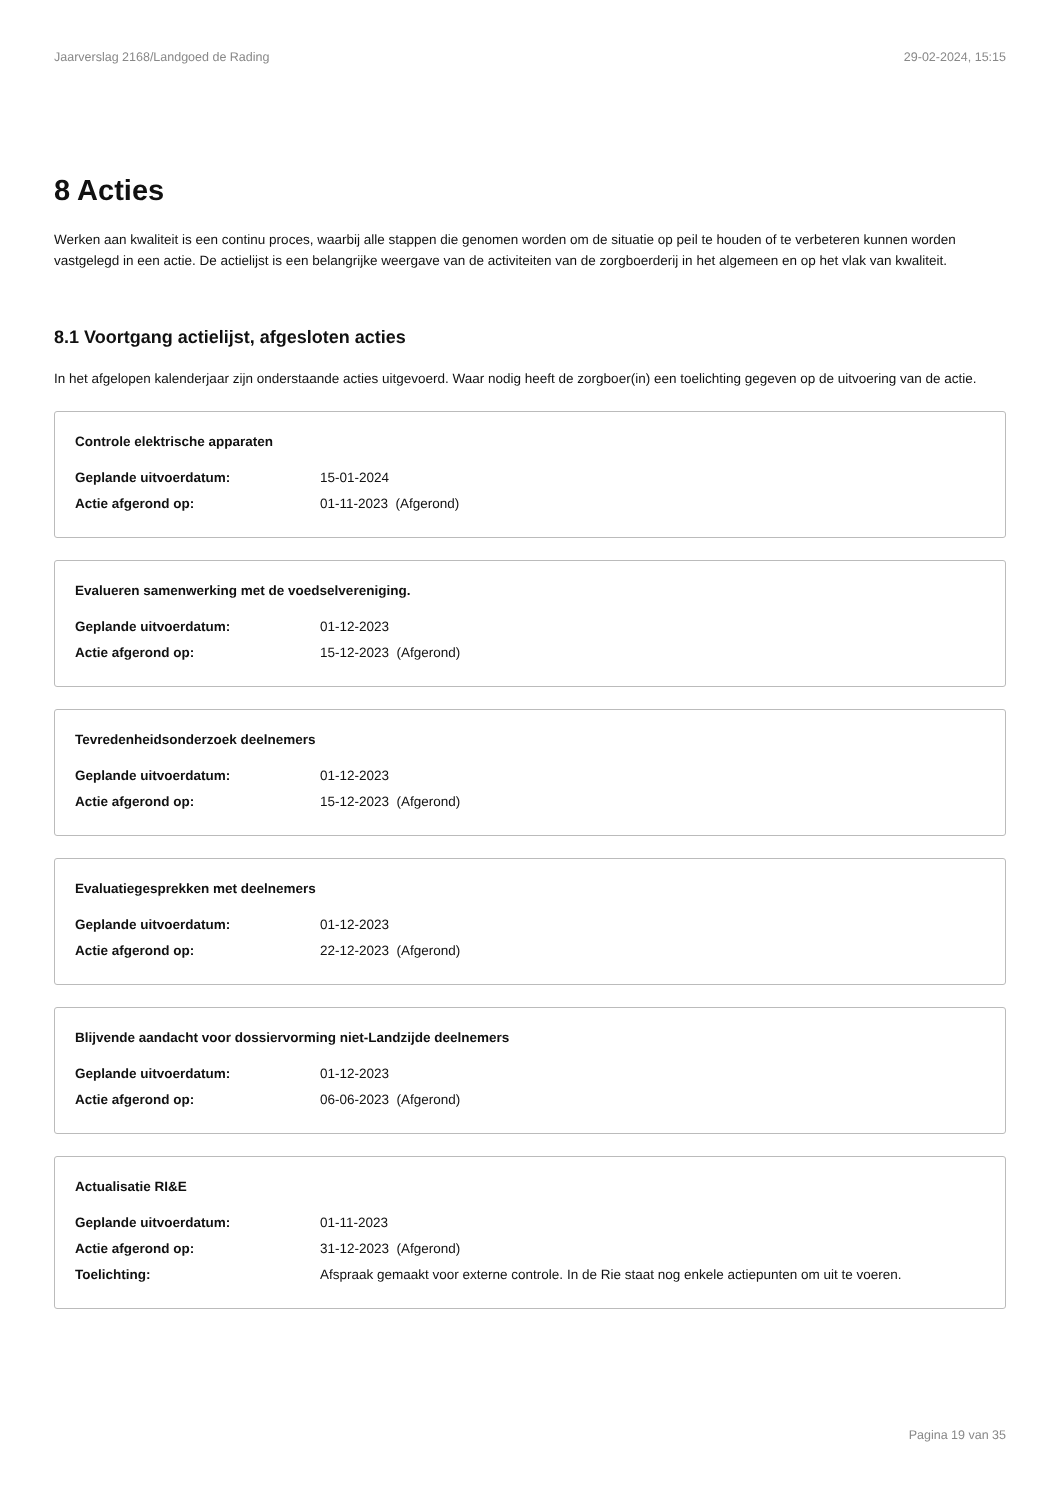Jaarverslag 2168/Landgoed de Rading 29-02-2024, 15:15
8 Acties
Werken aan kwaliteit is een continu proces, waarbij alle stappen die genomen worden om de situatie op peil te houden of te verbeteren kunnen worden vastgelegd in een actie. De actielijst is een belangrijke weergave van de activiteiten van de zorgboerderij in het algemeen en op het vlak van kwaliteit.
8.1 Voortgang actielijst, afgesloten acties
In het afgelopen kalenderjaar zijn onderstaande acties uitgevoerd. Waar nodig heeft de zorgboer(in) een toelichting gegeven op de uitvoering van de actie.
Controle elektrische apparaten
Geplande uitvoerdatum: 15-01-2024
Actie afgerond op: 01-11-2023 (Afgerond)
Evalueren samenwerking met de voedselvereniging.
Geplande uitvoerdatum: 01-12-2023
Actie afgerond op: 15-12-2023 (Afgerond)
Tevredenheidsonderzoek deelnemers
Geplande uitvoerdatum: 01-12-2023
Actie afgerond op: 15-12-2023 (Afgerond)
Evaluatiegesprekken met deelnemers
Geplande uitvoerdatum: 01-12-2023
Actie afgerond op: 22-12-2023 (Afgerond)
Blijvende aandacht voor dossiervorming niet-Landzijde deelnemers
Geplande uitvoerdatum: 01-12-2023
Actie afgerond op: 06-06-2023 (Afgerond)
Actualisatie RI&E
Geplande uitvoerdatum: 01-11-2023
Actie afgerond op: 31-12-2023 (Afgerond)
Toelichting: Afspraak gemaakt voor externe controle. In de Rie staat nog enkele actiepunten om uit te voeren.
Pagina 19 van 35